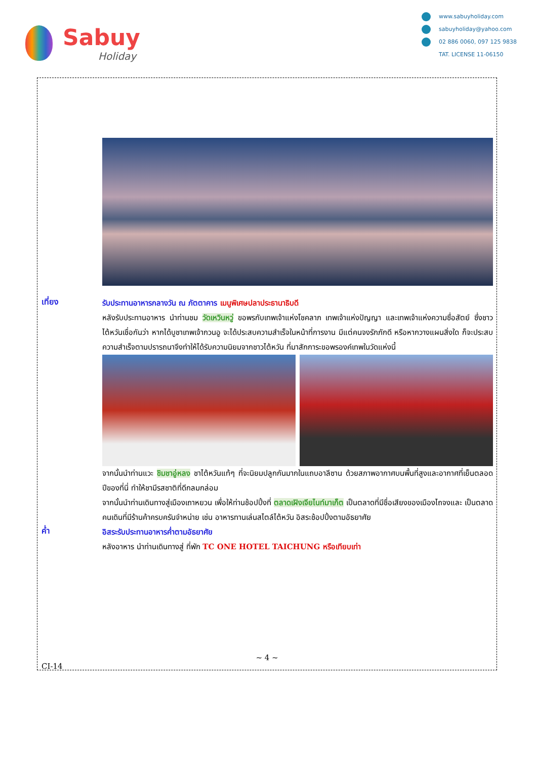Sabuy
Holiday
www.sabuyholiday.com
sabuyholiday@yahoo.com
02 886 0060, 097 125 9838
TAT. LICENSE 11-06150
เที่ยง
รับประทานอาหารกลางวัน ณ ภัตตาคาร เมนูพิเศษปลาประธานาธิบดี
หลังรับประทานอาหาร นำท่านชม วัดเหวินหวู่ ขอพรกับเทพเจ้าแห่งโชคลาภ เทพเจ้าแห่งปัญญา และเทพเจ้าแห่งความซื่อสัตย์ ซึ่งชาวไต้หวันเชื่อกันว่า หากได้บูชาเทพเจ้ากวนอู จะได้ประสบความสำเร็จในหน้าที่การงาน มีแต่คนจงรักภักดี หรือหากวางแผนสิ่งใด ก็จะประสบความสำเร็จตามปรารถนาจึงทำให้ได้รับความนิยมจากชาวไต้หวัน ที่มาสักการะขอพรองค์เทพในวัดแห่งนี้
จากนั้นนำท่านแวะ ชิมชาอู่หลง ชาไต้หวันแท้ๆ ที่จะนิยมปลูกกันมากในแถบอาลีซาน ด้วยสภาพอากาศบนพื้นที่สูงและอากาศที่เย็นตลอดปีของที่นี่ ทำให้ชามีรสชาติที่ดีกลมกล่อม
จากนั้นนำท่านเดินทางสู่เมืองเถาหยวน เพื่อให้ท่านช้อปปิ้งที่ ตลาดเฝิงเจียไนท์มาเก็ต เป็นตลาดที่มีชื่อเสียงของเมืองไถจงและ เป็นตลาดคนเดินที่มีร้านค้าครบครันจำหน่าย เช่น อาหารทานเล่นสไตล์ไต้หวัน อิสระช้อปปิ้งตามอัธยาศัย
ค่ำ
อิสระรับประทานอาหารค่ำตามอัธยาศัย
หลังอาหาร นำท่านเดินทางสู่ ที่พัก TC ONE HOTEL TAICHUNG หรือเทียบเท่า
~ 4 ~
CI-14